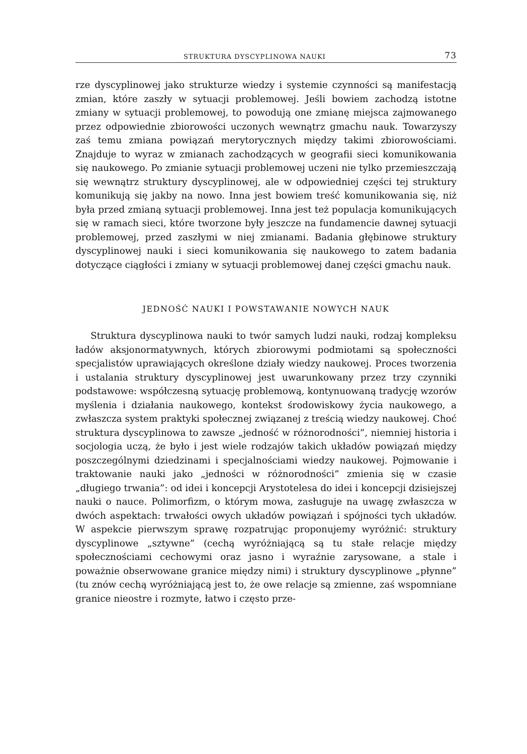STRUKTURA DYSCYPLINOWA NAUKI 73
rze dyscyplinowej jako strukturze wiedzy i systemie czynności są manifestacją zmian, które zaszły w sytuacji problemowej. Jeśli bowiem zachodzą istotne zmiany w sytuacji problemowej, to powodują one zmianę miejsca zajmowanego przez odpowiednie zbiorowości uczonych wewnątrz gmachu nauk. Towarzyszy zaś temu zmiana powiązań merytorycznych między takimi zbiorowościami. Znajduje to wyraz w zmianach zachodzących w geografii sieci komunikowania się naukowego. Po zmianie sytuacji problemowej uczeni nie tylko przemieszczają się wewnątrz struktury dyscyplinowej, ale w odpowiedniej części tej struktury komunikują się jakby na nowo. Inna jest bowiem treść komunikowania się, niż była przed zmianą sytuacji problemowej. Inna jest też populacja komunikujących się w ramach sieci, które tworzone były jeszcze na fundamencie dawnej sytuacji problemowej, przed zaszłymi w niej zmianami. Badania głębinowe struktury dyscyplinowej nauki i sieci komunikowania się naukowego to zatem badania dotyczące ciągłości i zmiany w sytuacji problemowej danej części gmachu nauk.
JEDNOŚĆ NAUKI I POWSTAWANIE NOWYCH NAUK
Struktura dyscyplinowa nauki to twór samych ludzi nauki, rodzaj kompleksu ładów aksjonormatywnych, których zbiorowymi podmiotami są społeczności specjalistów uprawiających określone działy wiedzy naukowej. Proces tworzenia i ustalania struktury dyscyplinowej jest uwarunkowany przez trzy czynniki podstawowe: współczesną sytuację problemową, kontynuowaną tradycję wzorów myślenia i działania naukowego, kontekst środowiskowy życia naukowego, a zwłaszcza system praktyki społecznej związanej z treścią wiedzy naukowej. Choć struktura dyscyplinowa to zawsze „jedność w różnorodności”, niemniej historia i socjologia uczą, że było i jest wiele rodzajów takich układów powiązań między poszczególnymi dziedzinami i specjalnościami wiedzy naukowej. Pojmowanie i traktowanie nauki jako „jedności w różnorodności” zmienia się w czasie „długiego trwania”: od idei i koncepcji Arystotelesa do idei i koncepcji dzisiejszej nauki o nauce. Polimorfizm, o którym mowa, zasługuje na uwagę zwłaszcza w dwóch aspektach: trwałości owych układów powiązań i spójności tych układów. W aspekcie pierwszym sprawę rozpatrując proponujemy wyróżnić: struktury dyscyplinowe „sztywne” (cechą wyróżniającą są tu stałe relacje między społecznościami cechowymi oraz jasno i wyraźnie zarysowane, a stale i poważnie obserwowane granice między nimi) i struktury dyscyplinowe „płynne” (tu znów cechą wyróżniającą jest to, że owe relacje są zmienne, zaś wspomniane granice nieostre i rozmyte, łatwo i często prze-